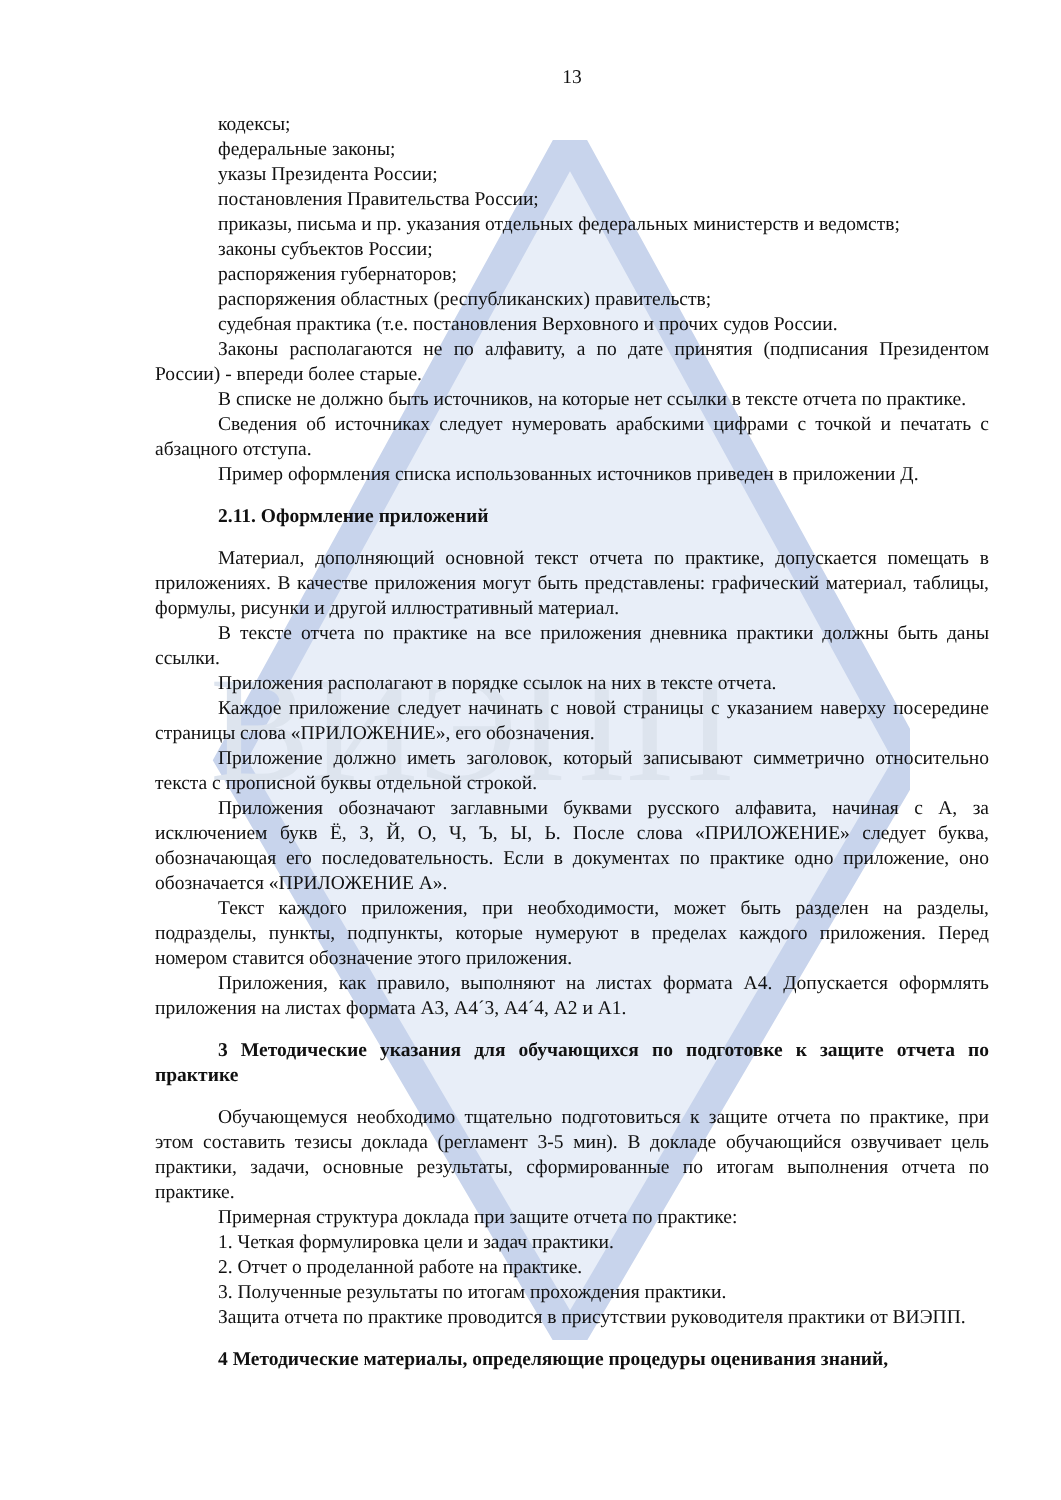ВИЭПП
13
кодексы;
федеральные законы;
указы Президента России;
постановления Правительства России;
приказы, письма и пр. указания отдельных федеральных министерств и ведомств;
законы субъектов России;
распоряжения губернаторов;
распоряжения областных (республиканских) правительств;
судебная практика (т.е. постановления Верховного и прочих судов России.
Законы располагаются не по алфавиту, а по дате принятия (подписания Президентом России) - впереди более старые.
В списке не должно быть источников, на которые нет ссылки в тексте отчета по практике.
Сведения об источниках следует нумеровать арабскими цифрами с точкой и печатать с абзацного отступа.
Пример оформления списка использованных источников приведен в приложении Д.
2.11. Оформление приложений
Материал, дополняющий основной текст отчета по практике, допускается помещать в приложениях. В качестве приложения могут быть представлены: графический материал, таблицы, формулы, рисунки и другой иллюстративный материал.
В тексте отчета по практике на все приложения дневника практики должны быть даны ссылки.
Приложения располагают в порядке ссылок на них в тексте отчета.
Каждое приложение следует начинать с новой страницы с указанием наверху посередине страницы слова «ПРИЛОЖЕНИЕ», его обозначения.
Приложение должно иметь заголовок, который записывают симметрично относительно текста с прописной буквы отдельной строкой.
Приложения обозначают заглавными буквами русского алфавита, начиная с А, за исключением букв Ё, З, Й, О, Ч, Ъ, Ы, Ь. После слова «ПРИЛОЖЕНИЕ» следует буква, обозначающая его последовательность. Если в документах по практике одно приложение, оно обозначается «ПРИЛОЖЕНИЕ А».
Текст каждого приложения, при необходимости, может быть разделен на разделы, подразделы, пункты, подпункты, которые нумеруют в пределах каждого приложения. Перед номером ставится обозначение этого приложения.
Приложения, как правило, выполняют на листах формата А4. Допускается оформлять приложения на листах формата А3, А4´3, А4´4, А2 и А1.
3 Методические указания для обучающихся по подготовке к защите отчета по практике
Обучающемуся необходимо тщательно подготовиться к защите отчета по практике, при этом составить тезисы доклада (регламент 3-5 мин). В докладе обучающийся озвучивает цель практики, задачи, основные результаты, сформированные по итогам выполнения отчета по практике.
Примерная структура доклада при защите отчета по практике:
1. Четкая формулировка цели и задач практики.
2. Отчет о проделанной работе на практике.
3. Полученные результаты по итогам прохождения практики.
Защита отчета по практике проводится в присутствии руководителя практики от ВИЭПП.
4 Методические материалы, определяющие процедуры оценивания знаний,